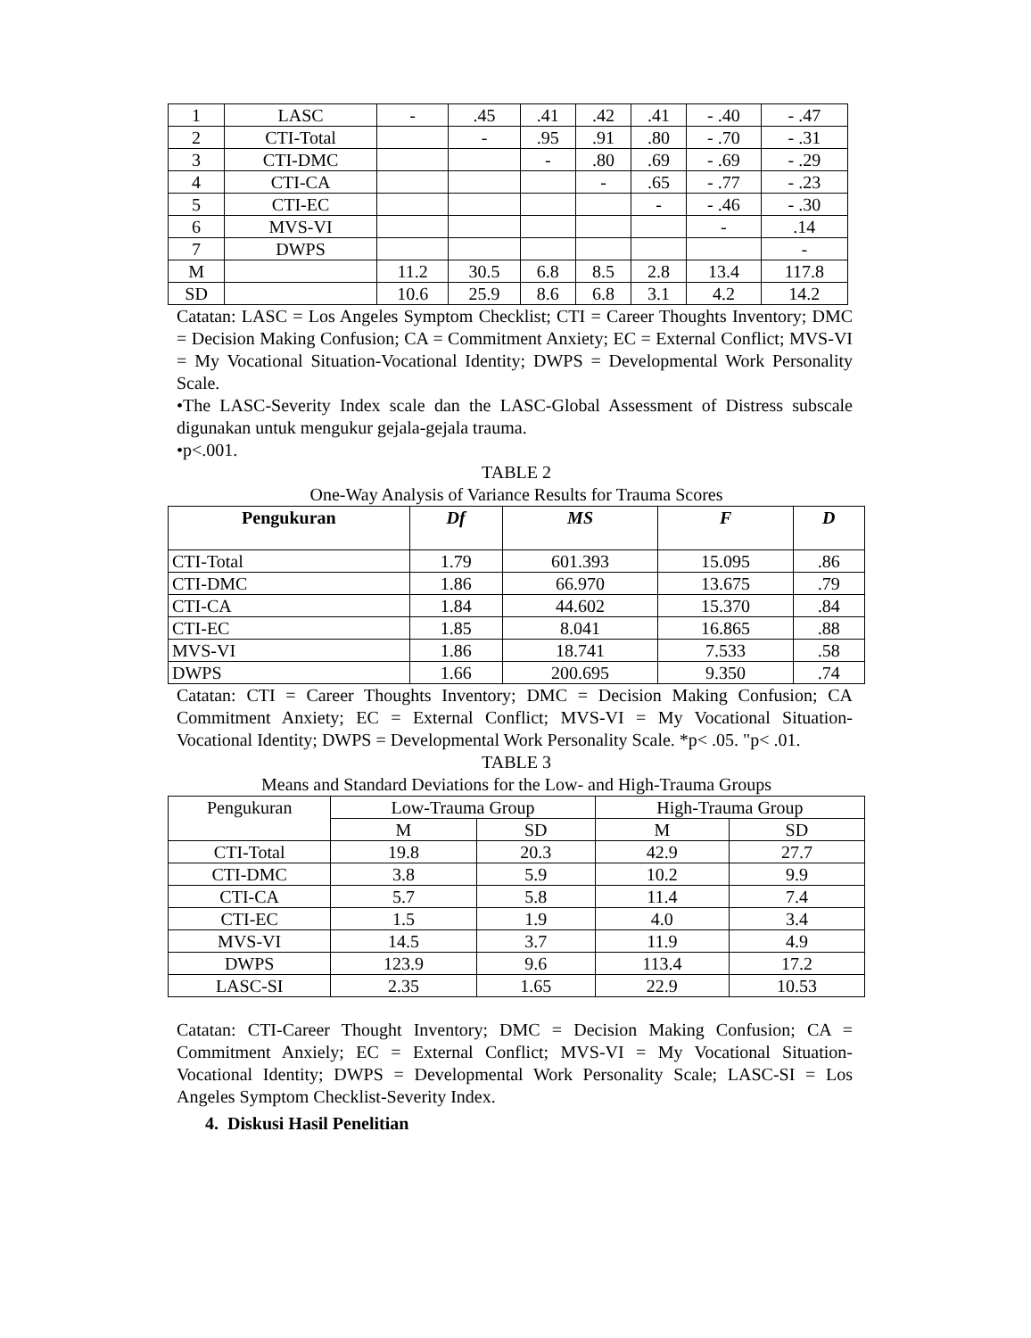| 1 | LASC | - | .45 | .41 | .42 | .41 | - .40 | - .47 |
| 2 | CTI-Total | | - | .95 | .91 | .80 | - .70 | - .31 |
| 3 | CTI-DMC | | | - | .80 | .69 | - .69 | - .29 |
| 4 | CTI-CA | | | | - | .65 | - .77 | - .23 |
| 5 | CTI-EC | | | | | - | - .46 | - .30 |
| 6 | MVS-VI | | | | | | - | .14 |
| 7 | DWPS | | | | | | | - |
| M | | 11.2 | 30.5 | 6.8 | 8.5 | 2.8 | 13.4 | 117.8 |
| SD | | 10.6 | 25.9 | 8.6 | 6.8 | 3.1 | 4.2 | 14.2 |
Catatan: LASC = Los Angeles Symptom Checklist; CTI = Career Thoughts Inventory; DMC = Decision Making Confusion; CA = Commitment Anxiety; EC = External Conflict; MVS-VI = My Vocational Situation-Vocational Identity; DWPS = Developmental Work Personality Scale.
•The LASC-Severity Index scale dan the LASC-Global Assessment of Distress subscale digunakan untuk mengukur gejala-gejala trauma.
•p<.001.
TABLE 2
One-Way Analysis of Variance Results for Trauma Scores
| Pengukuran | Df | MS | F | D |
| --- | --- | --- | --- | --- |
| CTI-Total | 1.79 | 601.393 | 15.095 | .86 |
| CTI-DMC | 1.86 | 66.970 | 13.675 | .79 |
| CTI-CA | 1.84 | 44.602 | 15.370 | .84 |
| CTI-EC | 1.85 | 8.041 | 16.865 | .88 |
| MVS-VI | 1.86 | 18.741 | 7.533 | .58 |
| DWPS | 1.66 | 200.695 | 9.350 | .74 |
Catatan: CTI = Career Thoughts Inventory; DMC = Decision Making Confusion; CA Commitment Anxiety; EC = External Conflict; MVS-VI = My Vocational Situation-Vocational Identity; DWPS = Developmental Work Personality Scale. *p< .05. "p< .01.
TABLE 3
Means and Standard Deviations for the Low- and High-Trauma Groups
| Pengukuran | Low-Trauma Group | | High-Trauma Group | |
| --- | --- | --- | --- | --- |
| | M | SD | M | SD |
| CTI-Total | 19.8 | 20.3 | 42.9 | 27.7 |
| CTI-DMC | 3.8 | 5.9 | 10.2 | 9.9 |
| CTI-CA | 5.7 | 5.8 | 11.4 | 7.4 |
| CTI-EC | 1.5 | 1.9 | 4.0 | 3.4 |
| MVS-VI | 14.5 | 3.7 | 11.9 | 4.9 |
| DWPS | 123.9 | 9.6 | 113.4 | 17.2 |
| LASC-SI | 2.35 | 1.65 | 22.9 | 10.53 |
Catatan: CTI-Career Thought Inventory; DMC = Decision Making Confusion; CA = Commitment Anxiely; EC = External Conflict; MVS-VI = My Vocational Situation-Vocational Identity; DWPS = Developmental Work Personality Scale; LASC-SI = Los Angeles Symptom Checklist-Severity Index.
4. Diskusi Hasil Penelitian